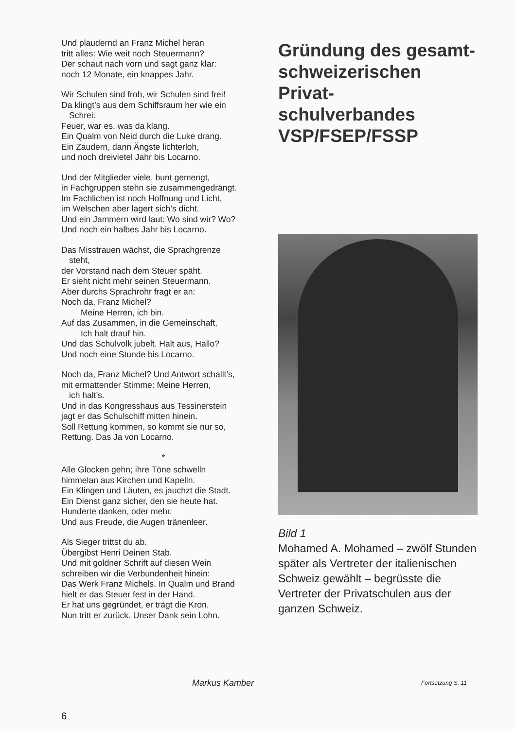Und plaudernd an Franz Michel heran
tritt alles: Wie weit noch Steuermann?
Der schaut nach vorn und sagt ganz klar:
noch 12 Monate, ein knappes Jahr.
Wir Schulen sind froh, wir Schulen sind frei!
Da klingt’s aus dem Schiffsraum her wie ein
Schrei:
Feuer, war es, was da klang.
Ein Qualm von Neid durch die Luke drang.
Ein Zaudern, dann Ängste lichterloh,
und noch dreivietel Jahr bis Locarno.
Und der Mitglieder viele, bunt gemengt,
in Fachgruppen stehn sie zusammengedrängt.
Im Fachlichen ist noch Hoffnung und Licht,
im Welschen aber lagert sich’s dicht.
Und ein Jammern wird laut: Wo sind wir? Wo?
Und noch ein halbes Jahr bis Locarno.
Das Misstrauen wächst, die Sprachgrenze
steht,
der Vorstand nach dem Steuer späht.
Er sieht nicht mehr seinen Steuermann.
Aber durchs Sprachrohr fragt er an:
Noch da, Franz Michel?
Meine Herren, ich bin.
Auf das Zusammen, in die Gemeinschaft,
Ich halt drauf hin.
Und das Schulvolk jubelt. Halt aus, Hallo?
Und noch eine Stunde bis Locarno.
Noch da, Franz Michel? Und Antwort schallt’s,
mit ermattender Stimme: Meine Herren,
ich halt’s.
Und in das Kongresshaus aus Tessinerstein
jagt er das Schulschiff mitten hinein.
Soll Rettung kommen, so kommt sie nur so,
Rettung. Das Ja von Locarno.
*
Alle Glocken gehn; ihre Töne schwelln
himmelan aus Kirchen und Kapelln.
Ein Klingen und Läuten, es jauchzt die Stadt.
Ein Dienst ganz sicher, den sie heute hat.
Hunderte danken, oder mehr.
Und aus Freude, die Augen tränenleer.
Als Sieger trittst du ab.
Übergibst Henri Deinen Stab.
Und mit goldner Schrift auf diesen Wein
schreiben wir die Verbundenheit hinein:
Das Werk Franz Michels. In Qualm und Brand
hielt er das Steuer fest in der Hand.
Er hat uns gegründet, er trägt die Kron.
Nun tritt er zurück. Unser Dank sein Lohn.
Gründung des gesamt-
schweizerischen Privat-
schulverbandes
VSP/FSEP/FSSP
Bild 1
Mohamed A. Mohamed – zwölf Stunden später als Vertreter der italienischen Schweiz gewählt – begrüsste die Vertreter der Privatschulen aus der ganzen Schweiz.
Markus Kamber Fortsetzung S. 11
6